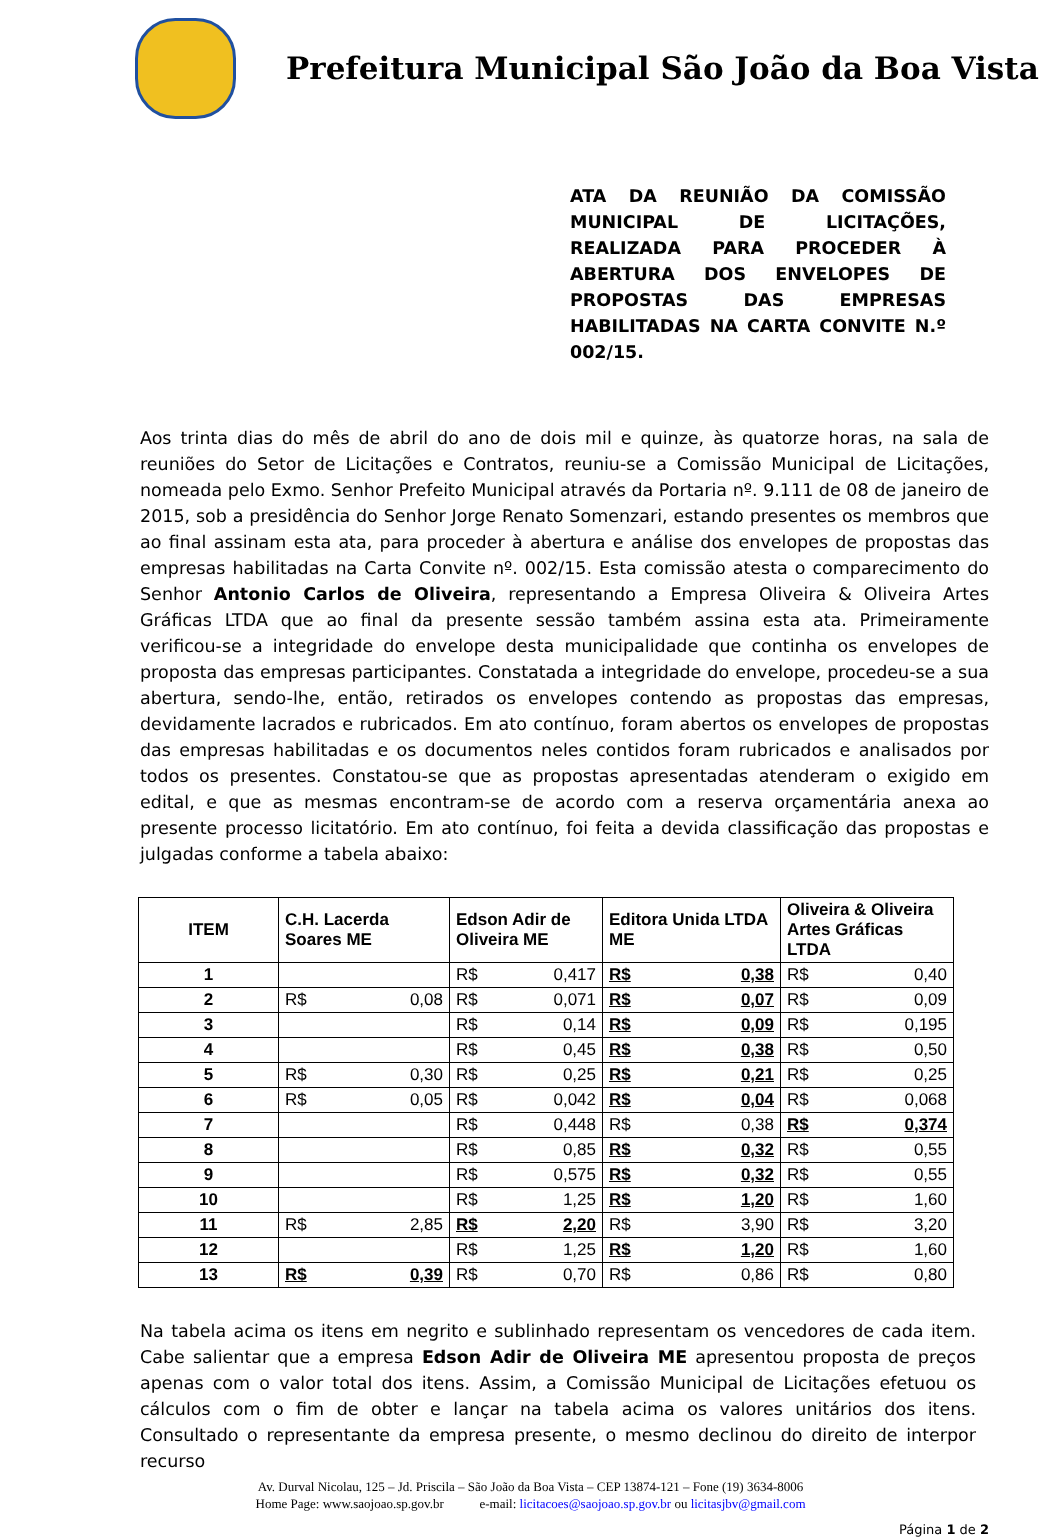Prefeitura Municipal São João da Boa Vista
ATA DA REUNIÃO DA COMISSÃO MUNICIPAL DE LICITAÇÕES, REALIZADA PARA PROCEDER À ABERTURA DOS ENVELOPES DE PROPOSTAS DAS EMPRESAS HABILITADAS NA CARTA CONVITE N.º 002/15.
Aos trinta dias do mês de abril do ano de dois mil e quinze, às quatorze horas, na sala de reuniões do Setor de Licitações e Contratos, reuniu-se a Comissão Municipal de Licitações, nomeada pelo Exmo. Senhor Prefeito Municipal através da Portaria nº. 9.111 de 08 de janeiro de 2015, sob a presidência do Senhor Jorge Renato Somenzari, estando presentes os membros que ao final assinam esta ata, para proceder à abertura e análise dos envelopes de propostas das empresas habilitadas na Carta Convite nº. 002/15. Esta comissão atesta o comparecimento do Senhor Antonio Carlos de Oliveira, representando a Empresa Oliveira & Oliveira Artes Gráficas LTDA que ao final da presente sessão também assina esta ata. Primeiramente verificou-se a integridade do envelope desta municipalidade que continha os envelopes de proposta das empresas participantes. Constatada a integridade do envelope, procedeu-se a sua abertura, sendo-lhe, então, retirados os envelopes contendo as propostas das empresas, devidamente lacrados e rubricados. Em ato contínuo, foram abertos os envelopes de propostas das empresas habilitadas e os documentos neles contidos foram rubricados e analisados por todos os presentes. Constatou-se que as propostas apresentadas atenderam o exigido em edital, e que as mesmas encontram-se de acordo com a reserva orçamentária anexa ao presente processo licitatório. Em ato contínuo, foi feita a devida classificação das propostas e julgadas conforme a tabela abaixo:
| ITEM | C.H. Lacerda Soares ME | Edson Adir de Oliveira ME | Editora Unida LTDA ME | Oliveira & Oliveira Artes Gráficas LTDA |
| --- | --- | --- | --- | --- |
| 1 | | R$ 0,417 | R$ 0,38 | R$ 0,40 |
| 2 | R$ 0,08 | R$ 0,071 | R$ 0,07 | R$ 0,09 |
| 3 | | R$ 0,14 | R$ 0,09 | R$ 0,195 |
| 4 | | R$ 0,45 | R$ 0,38 | R$ 0,50 |
| 5 | R$ 0,30 | R$ 0,25 | R$ 0,21 | R$ 0,25 |
| 6 | R$ 0,05 | R$ 0,042 | R$ 0,04 | R$ 0,068 |
| 7 | | R$ 0,448 | R$ 0,38 | R$ 0,374 |
| 8 | | R$ 0,85 | R$ 0,32 | R$ 0,55 |
| 9 | | R$ 0,575 | R$ 0,32 | R$ 0,55 |
| 10 | | R$ 1,25 | R$ 1,20 | R$ 1,60 |
| 11 | R$ 2,85 | R$ 2,20 | R$ 3,90 | R$ 3,20 |
| 12 | | R$ 1,25 | R$ 1,20 | R$ 1,60 |
| 13 | R$ 0,39 | R$ 0,70 | R$ 0,86 | R$ 0,80 |
Na tabela acima os itens em negrito e sublinhado representam os vencedores de cada item. Cabe salientar que a empresa Edson Adir de Oliveira ME apresentou proposta de preços apenas com o valor total dos itens. Assim, a Comissão Municipal de Licitações efetuou os cálculos com o fim de obter e lançar na tabela acima os valores unitários dos itens. Consultado o representante da empresa presente, o mesmo declinou do direito de interpor recurso
Av. Durval Nicolau, 125 – Jd. Priscila – São João da Boa Vista – CEP 13874-121 – Fone (19) 3634-8006
Home Page: www.saojoao.sp.gov.br e-mail: licitacoes@saojoao.sp.gov.br ou licitasjbv@gmail.com
Página 1 de 2